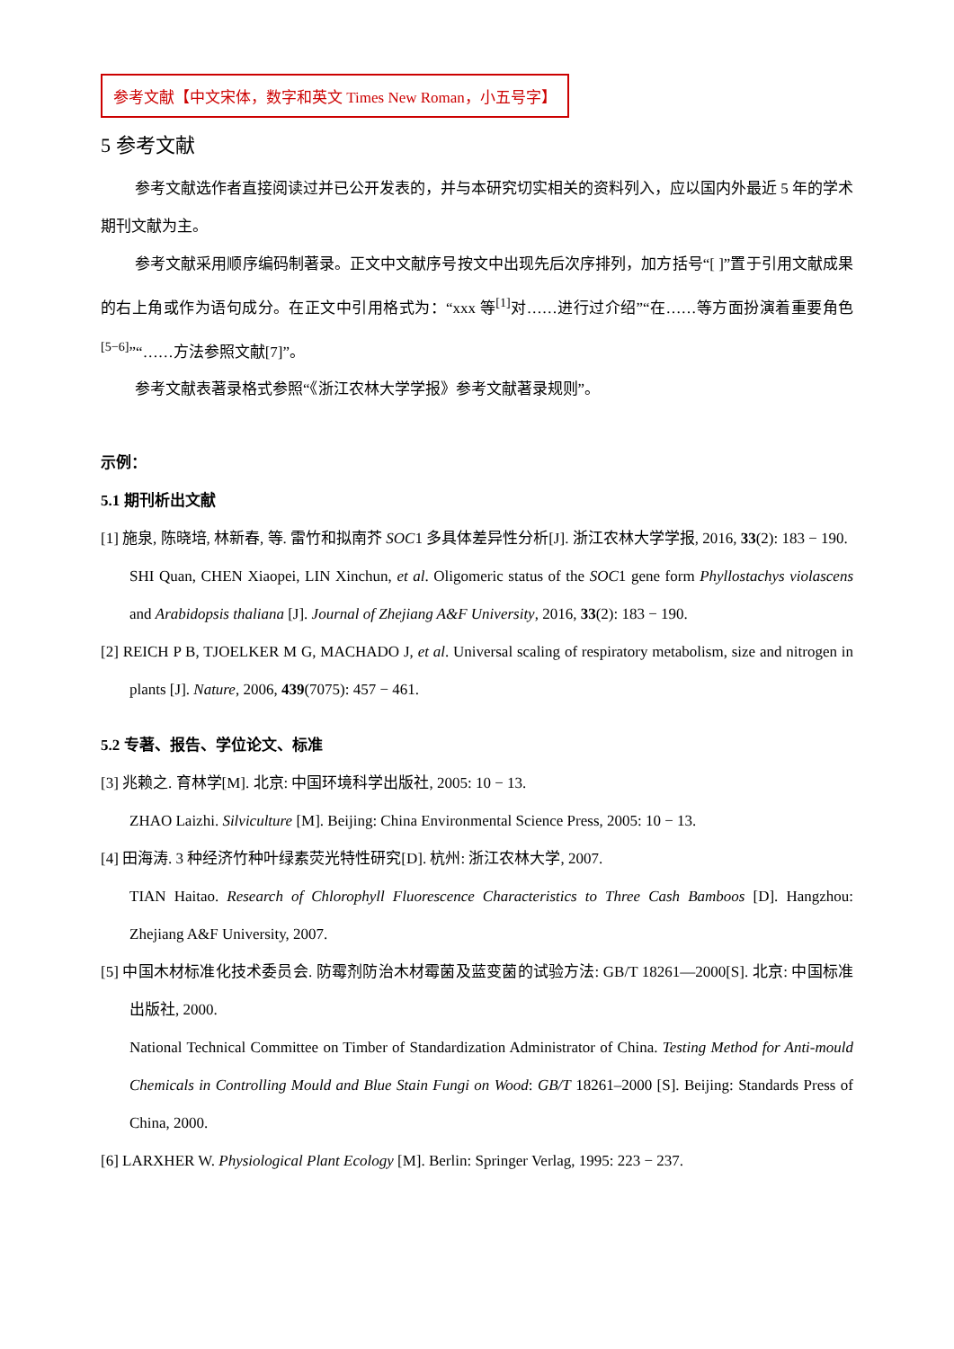参考文献【中文宋体，数字和英文 Times New Roman，小五号字】
5 参考文献
参考文献选作者直接阅读过并已公开发表的，并与本研究切实相关的资料列入，应以国内外最近 5 年的学术期刊文献为主。
参考文献采用顺序编码制著录。正文中文献序号按文中出现先后次序排列，加方括号“[ ]”置于引用文献成果的右上角或作为语句成分。在正文中引用格式为：“xxx 等<sup>[1]</sup>对……进行过介绍”“在……等方面扮演着重要角色<sup>[5−6]</sup>”“……方法参照文献[7]”。
参考文献表著录格式参照“《浙江农林大学学报》参考文献著录规则”。
示例：
5.1 期刊析出文献
[1] 施泉, 陈晓培, 林新春, 等. 雷竹和拟南芥 SOC1 多具体差异性分析[J]. 浙江农林大学学报, 2016, 33(2): 183 − 190.
SHI Quan, CHEN Xiaopei, LIN Xinchun, et al. Oligomeric status of the SOC1 gene form Phyllostachys violascens and Arabidopsis thaliana [J]. Journal of Zhejiang A&F University, 2016, 33(2): 183 − 190.
[2] REICH P B, TJOELKER M G, MACHADO J, et al. Universal scaling of respiratory metabolism, size and nitrogen in plants [J]. Nature, 2006, 439(7075): 457 − 461.
5.2 专著、报告、学位论文、标准
[3] 兆赖之. 育林学[M]. 北京: 中国环境科学出版社, 2005: 10 − 13.
ZHAO Laizhi. Silviculture [M]. Beijing: China Environmental Science Press, 2005: 10 − 13.
[4] 田海涛. 3 种经济竹种叶绿素荧光特性研究[D]. 杭州: 浙江农林大学, 2007.
TIAN Haitao. Research of Chlorophyll Fluorescence Characteristics to Three Cash Bamboos [D]. Hangzhou: Zhejiang A&F University, 2007.
[5] 中国木材标准化技术委员会. 防霉剂防治木材霉菌及蓝变菌的试验方法: GB/T 18261—2000[S]. 北京: 中国标准出版社, 2000.
National Technical Committee on Timber of Standardization Administrator of China. Testing Method for Anti-mould Chemicals in Controlling Mould and Blue Stain Fungi on Wood: GB/T 18261–2000 [S]. Beijing: Standards Press of China, 2000.
[6] LARXHER W. Physiological Plant Ecology [M]. Berlin: Springer Verlag, 1995: 223 − 237.